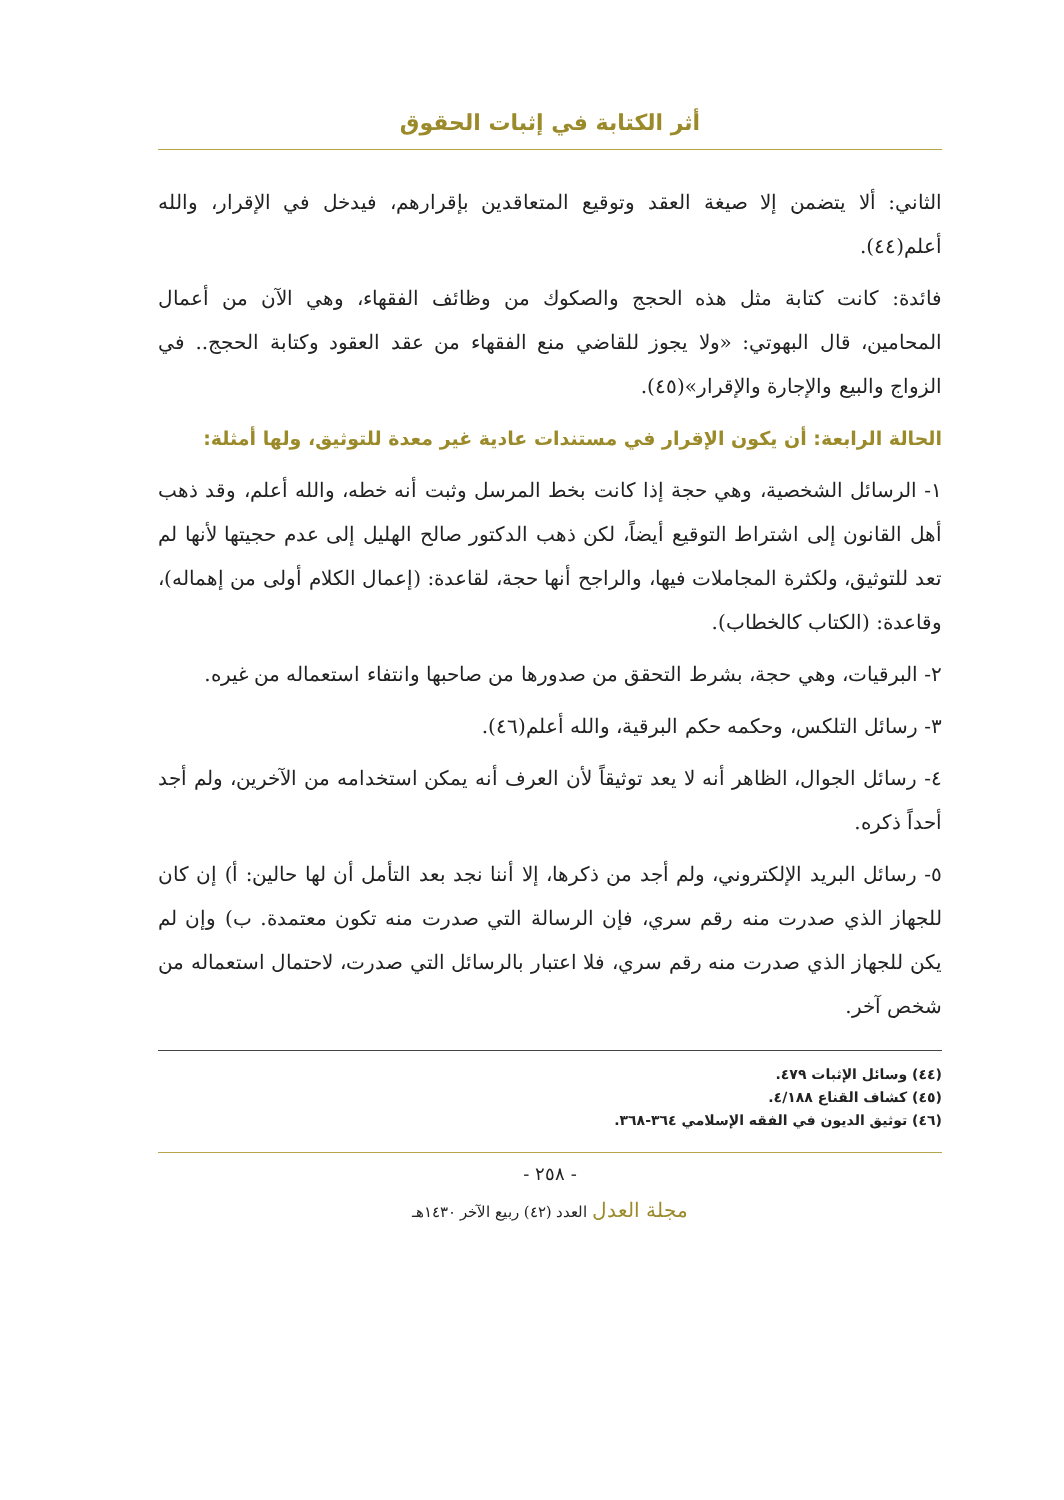أثر الكتابة في إثبات الحقوق
الثاني: ألا يتضمن إلا صيغة العقد وتوقيع المتعاقدين بإقرارهم، فيدخل في الإقرار، والله أعلم(٤٤).
فائدة: كانت كتابة مثل هذه الحجج والصكوك من وظائف الفقهاء، وهي الآن من أعمال المحامين، قال البهوتي: «ولا يجوز للقاضي منع الفقهاء من عقد العقود وكتابة الحجج.. في الزواج والبيع والإجارة والإقرار»(٤٥).
الحالة الرابعة: أن يكون الإقرار في مستندات عادية غير معدة للتوثيق، ولها أمثلة:
١- الرسائل الشخصية، وهي حجة إذا كانت بخط المرسل وثبت أنه خطه، والله أعلم، وقد ذهب أهل القانون إلى اشتراط التوقيع أيضاً، لكن ذهب الدكتور صالح الهليل إلى عدم حجيتها لأنها لم تعد للتوثيق، ولكثرة المجاملات فيها، والراجح أنها حجة، لقاعدة: (إعمال الكلام أولى من إهماله)، وقاعدة: (الكتاب كالخطاب).
٢- البرقيات، وهي حجة، بشرط التحقق من صدورها من صاحبها وانتفاء استعماله من غيره.
٣- رسائل التلكس، وحكمه حكم البرقية، والله أعلم(٤٦).
٤- رسائل الجوال، الظاهر أنه لا يعد توثيقاً لأن العرف أنه يمكن استخدامه من الآخرين، ولم أجد أحداً ذكره.
٥- رسائل البريد الإلكتروني، ولم أجد من ذكرها، إلا أننا نجد بعد التأمل أن لها حالين: أ) إن كان للجهاز الذي صدرت منه رقم سري، فإن الرسالة التي صدرت منه تكون معتمدة. ب) وإن لم يكن للجهاز الذي صدرت منه رقم سري، فلا اعتبار بالرسائل التي صدرت، لاحتمال استعماله من شخص آخر.
(٤٤) وسائل الإثبات ٤٧٩.
(٤٥) كشاف القناع ٤/١٨٨.
(٤٦) توثيق الديون في الفقه الإسلامي ٣٦٤-٣٦٨.
- ٢٥٨ -
مجلة العدل العدد (٤٢) ربيع الآخر ١٤٣٠هـ